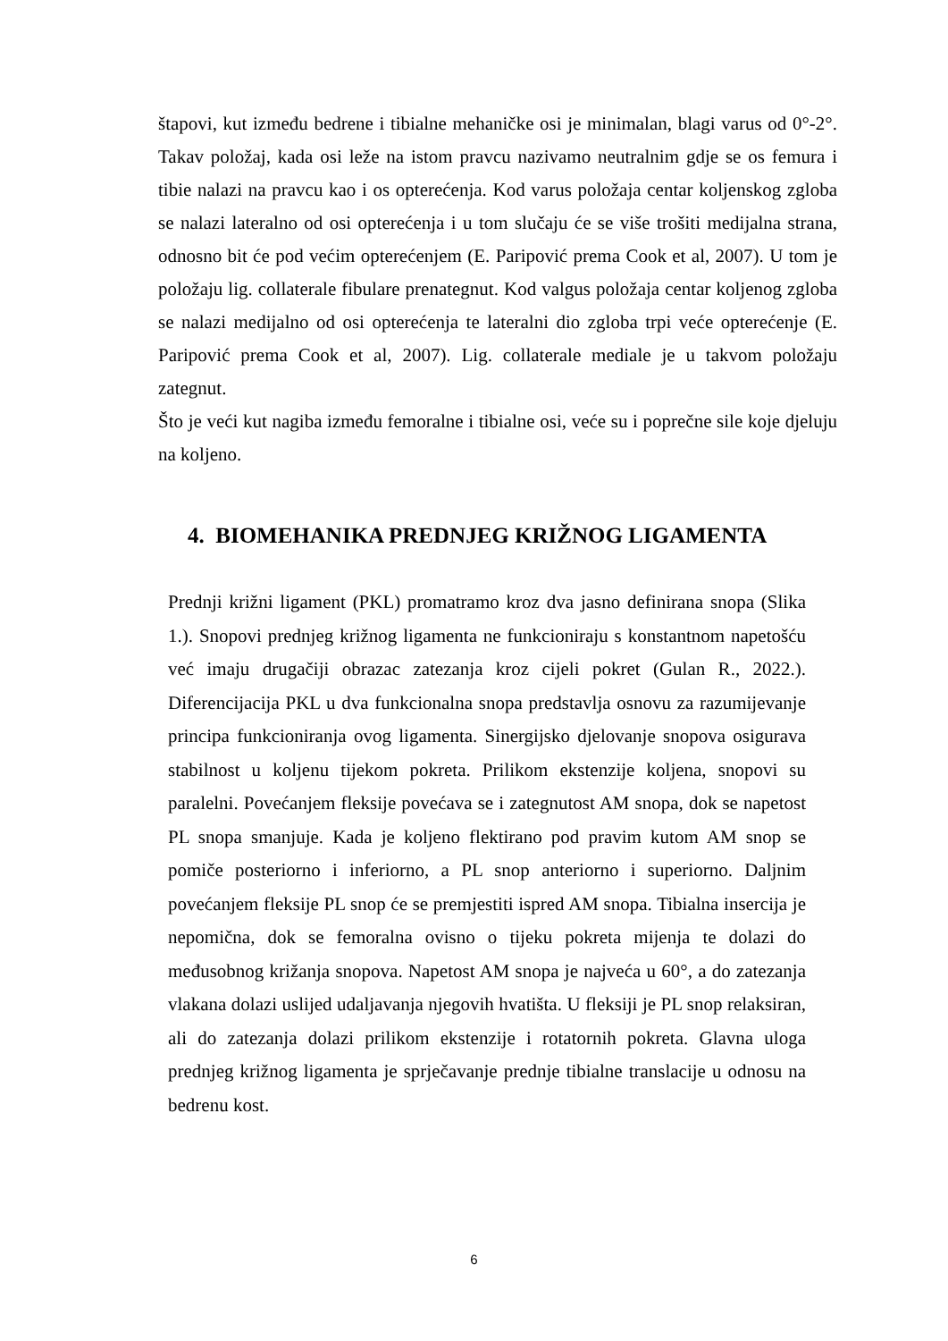štapovi, kut između bedrene i tibialne mehaničke osi je minimalan, blagi varus od 0°-2°. Takav položaj, kada osi leže na istom pravcu nazivamo neutralnim gdje se os femura i tibie nalazi na pravcu kao i os opterećenja. Kod varus položaja centar koljenskog zgloba se nalazi lateralno od osi opterećenja i u tom slučaju će se više trošiti medijalna strana, odnosno bit će pod većim opterećenjem (E. Paripović prema Cook et al, 2007). U tom je položaju lig. collaterale fibulare prenategnut. Kod valgus položaja centar koljenog zgloba se nalazi medijalno od osi opterećenja te lateralni dio zgloba trpi veće opterećenje (E. Paripović prema Cook et al, 2007). Lig. collaterale mediale je u takvom položaju zategnut.
Što je veći kut nagiba između femoralne i tibialne osi, veće su i poprečne sile koje djeluju na koljeno.
4. BIOMEHANIKA PREDNJEG KRIŽNOG LIGAMENTA
Prednji križni ligament (PKL) promatramo kroz dva jasno definirana snopa (Slika 1.). Snopovi prednjeg križnog ligamenta ne funkcioniraju s konstantnom napetošću već imaju drugačiji obrazac zatezanja kroz cijeli pokret (Gulan R., 2022.). Diferencijacija PKL u dva funkcionalna snopa predstavlja osnovu za razumijevanje principa funkcioniranja ovog ligamenta. Sinergijsko djelovanje snopova osigurava stabilnost u koljenu tijekom pokreta. Prilikom ekstenzije koljena, snopovi su paralelni. Povećanjem fleksije povećava se i zategnutost AM snopa, dok se napetost PL snopa smanjuje. Kada je koljeno flektirano pod pravim kutom AM snop se pomiče posteriorno i inferiorno, a PL snop anteriorno i superiorno. Daljnim povećanjem fleksije PL snop će se premjestiti ispred AM snopa. Tibialna insercija je nepomična, dok se femoralna ovisno o tijeku pokreta mijenja te dolazi do međusobnog križanja snopova. Napetost AM snopa je najveća u 60°, a do zatezanja vlakana dolazi uslijed udaljavanja njegovih hvatišta. U fleksiji je PL snop relaksiran, ali do zatezanja dolazi prilikom ekstenzije i rotatornih pokreta. Glavna uloga prednjeg križnog ligamenta je sprječavanje prednje tibialne translacije u odnosu na bedrenu kost.
6